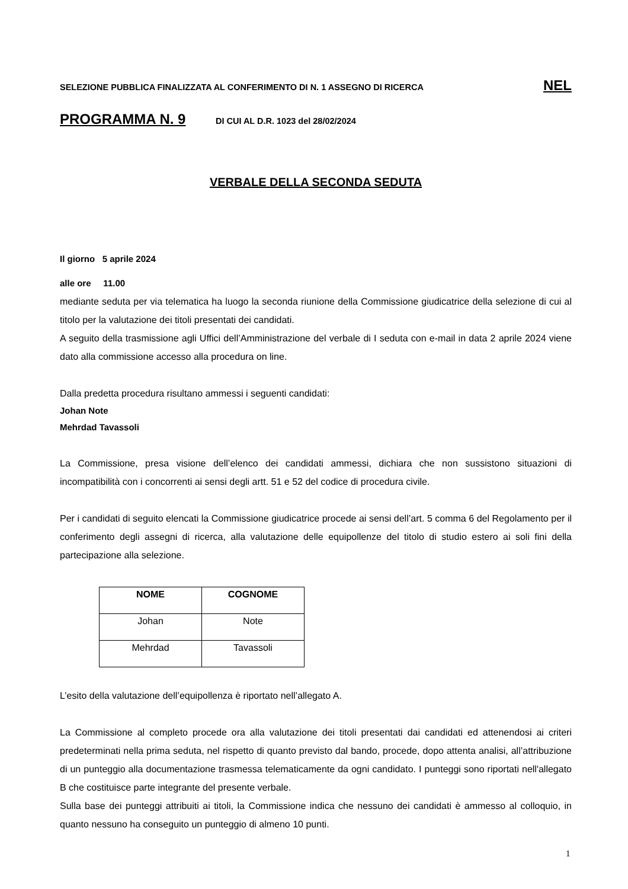SELEZIONE PUBBLICA FINALIZZATA AL CONFERIMENTO DI N. 1 ASSEGNO DI RICERCA NEL
PROGRAMMA N. 9 DI CUI AL D.R. 1023 del 28/02/2024
VERBALE DELLA SECONDA SEDUTA
Il giorno 5 aprile 2024
alle ore 11.00
mediante seduta per via telematica ha luogo la seconda riunione della Commissione giudicatrice della selezione di cui al titolo per la valutazione dei titoli presentati dei candidati.
A seguito della trasmissione agli Uffici dell’Amministrazione del verbale di I seduta con e-mail in data 2 aprile 2024 viene dato alla commissione accesso alla procedura on line.
Dalla predetta procedura risultano ammessi i seguenti candidati:
Johan Note
Mehrdad Tavassoli
La Commissione, presa visione dell’elenco dei candidati ammessi, dichiara che non sussistono situazioni di incompatibilità con i concorrenti ai sensi degli artt. 51 e 52 del codice di procedura civile.
Per i candidati di seguito elencati la Commissione giudicatrice procede ai sensi dell’art. 5 comma 6 del Regolamento per il conferimento degli assegni di ricerca, alla valutazione delle equipollenze del titolo di studio estero ai soli fini della partecipazione alla selezione.
| NOME | COGNOME |
| --- | --- |
| Johan | Note |
| Mehrdad | Tavassoli |
L’esito della valutazione dell’equipollenza è riportato nell’allegato A.
La Commissione al completo procede ora alla valutazione dei titoli presentati dai candidati ed attenendosi ai criteri predeterminati nella prima seduta, nel rispetto di quanto previsto dal bando, procede, dopo attenta analisi, all’attribuzione di un punteggio alla documentazione trasmessa telematicamente da ogni candidato. I punteggi sono riportati nell'allegato B che costituisce parte integrante del presente verbale.
Sulla base dei punteggi attribuiti ai titoli, la Commissione indica che nessuno dei candidati è ammesso al colloquio, in quanto nessuno ha conseguito un punteggio di almeno 10 punti.
1